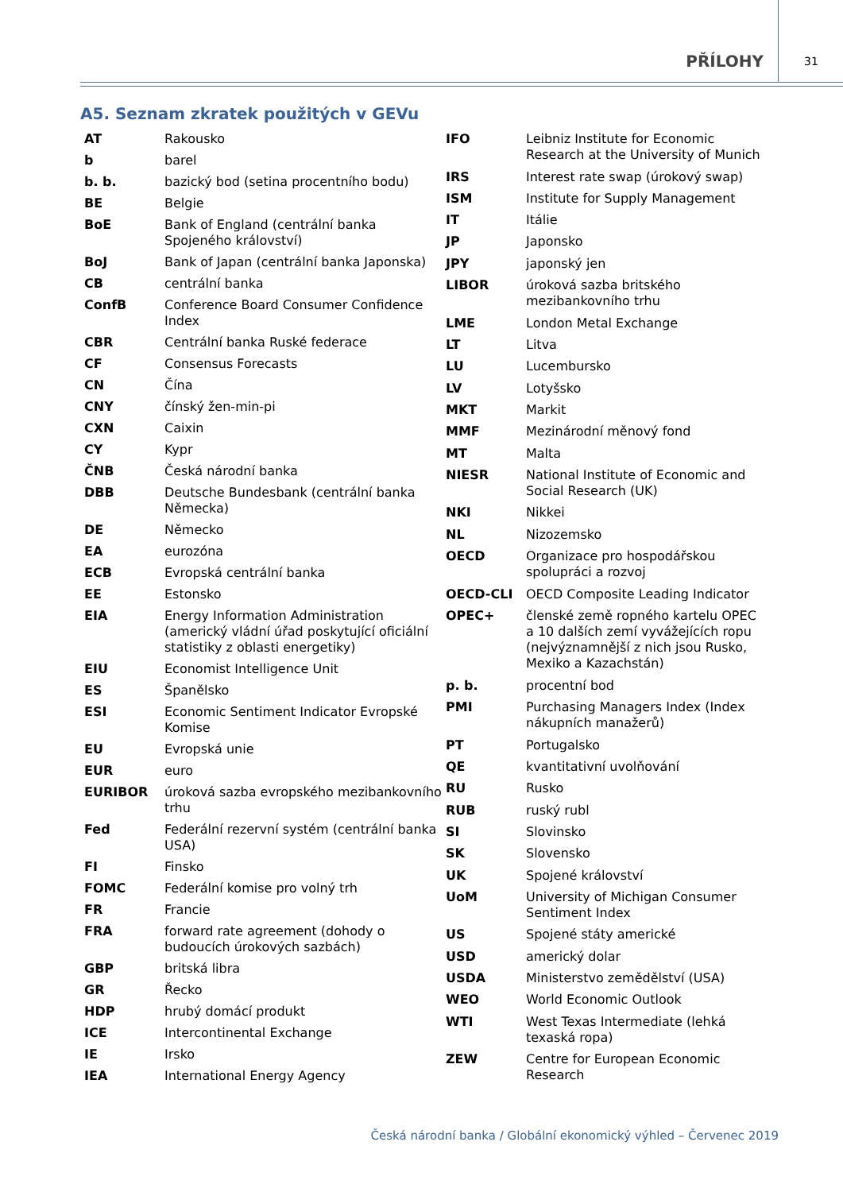PŘÍLOHY 31
A5. Seznam zkratek použitých v GEVu
| AT | Rakousko |
| b | barel |
| b. b. | bazický bod (setina procentního bodu) |
| BE | Belgie |
| BoE | Bank of England (centrální banka Spojeného království) |
| BoJ | Bank of Japan (centrální banka Japonska) |
| CB | centrální banka |
| ConfB | Conference Board Consumer Confidence Index |
| CBR | Centrální banka Ruské federace |
| CF | Consensus Forecasts |
| CN | Čína |
| CNY | čínský žen-min-pi |
| CXN | Caixin |
| CY | Kypr |
| ČNB | Česká národní banka |
| DBB | Deutsche Bundesbank (centrální banka Německa) |
| DE | Německo |
| EA | eurozóna |
| ECB | Evropská centrální banka |
| EE | Estonsko |
| EIA | Energy Information Administration (americký vládní úřad poskytující oficiální statistiky z oblasti energetiky) |
| EIU | Economist Intelligence Unit |
| ES | Španělsko |
| ESI | Economic Sentiment Indicator Evropské Komise |
| EU | Evropská unie |
| EUR | euro |
| EURIBOR | úroková sazba evropského mezibankovního trhu |
| Fed | Federální rezervní systém (centrální banka USA) |
| FI | Finsko |
| FOMC | Federální komise pro volný trh |
| FR | Francie |
| FRA | forward rate agreement (dohody o budoucích úrokových sazbách) |
| GBP | britská libra |
| GR | Řecko |
| HDP | hrubý domácí produkt |
| ICE | Intercontinental Exchange |
| IE | Irsko |
| IEA | International Energy Agency |
| IFO | Leibniz Institute for Economic Research at the University of Munich |
| IRS | Interest rate swap (úrokový swap) |
| ISM | Institute for Supply Management |
| IT | Itálie |
| JP | Japonsko |
| JPY | japonský jen |
| LIBOR | úroková sazba britského mezibankovního trhu |
| LME | London Metal Exchange |
| LT | Litva |
| LU | Lucembursko |
| LV | Lotyšsko |
| MKT | Markit |
| MMF | Mezinárodní měnový fond |
| MT | Malta |
| NIESR | National Institute of Economic and Social Research (UK) |
| NKI | Nikkei |
| NL | Nizozemsko |
| OECD | Organizace pro hospodářskou spolupráci a rozvoj |
| OECD-CLI | OECD Composite Leading Indicator |
| OPEC+ | členské země ropného kartelu OPEC a 10 dalších zemí vyvážejících ropu (nejvýznamnější z nich jsou Rusko, Mexiko a Kazachstán) |
| p. b. | procentní bod |
| PMI | Purchasing Managers Index (Index nákupních manažerů) |
| PT | Portugalsko |
| QE | kvantitativní uvolňování |
| RU | Rusko |
| RUB | ruský rubl |
| SI | Slovinsko |
| SK | Slovensko |
| UK | Spojené království |
| UoM | University of Michigan Consumer Sentiment Index |
| US | Spojené státy americké |
| USD | americký dolar |
| USDA | Ministerstvo zemědělství (USA) |
| WEO | World Economic Outlook |
| WTI | West Texas Intermediate (lehká texaská ropa) |
| ZEW | Centre for European Economic Research |
Česká národní banka / Globální ekonomický výhled – Červenec 2019